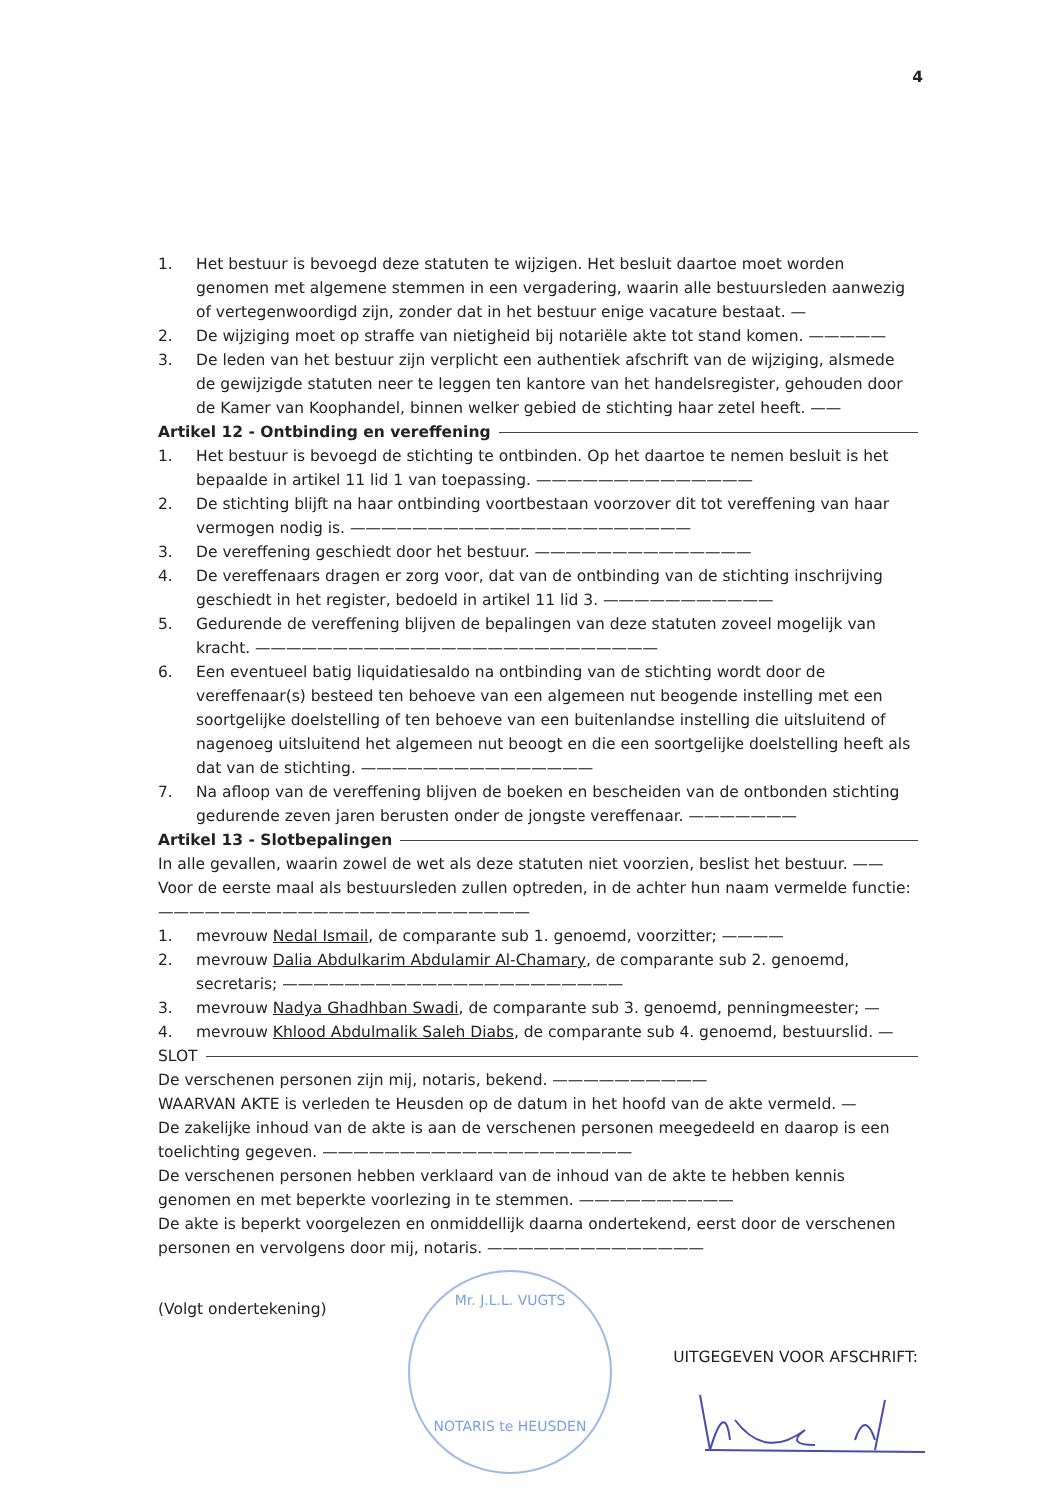4
1. Het bestuur is bevoegd deze statuten te wijzigen. Het besluit daartoe moet worden genomen met algemene stemmen in een vergadering, waarin alle bestuursleden aanwezig of vertegenwoordigd zijn, zonder dat in het bestuur enige vacature bestaat. —
2. De wijziging moet op straffe van nietigheid bij notariële akte tot stand komen. —————
3. De leden van het bestuur zijn verplicht een authentiek afschrift van de wijziging, alsmede de gewijzigde statuten neer te leggen ten kantore van het handelsregister, gehouden door de Kamer van Koophandel, binnen welker gebied de stichting haar zetel heeft. ——
Artikel 12 - Ontbinding en vereffening
1. Het bestuur is bevoegd de stichting te ontbinden. Op het daartoe te nemen besluit is het bepaalde in artikel 11 lid 1 van toepassing. ——————————————
2. De stichting blijft na haar ontbinding voortbestaan voorzover dit tot vereffening van haar vermogen nodig is. ——————————————————————
3. De vereffening geschiedt door het bestuur. ——————————————
4. De vereffenaars dragen er zorg voor, dat van de ontbinding van de stichting inschrijving geschiedt in het register, bedoeld in artikel 11 lid 3. ———————————
5. Gedurende de vereffening blijven de bepalingen van deze statuten zoveel mogelijk van kracht. ——————————————————————————
6. Een eventueel batig liquidatiesaldo na ontbinding van de stichting wordt door de vereffenaar(s) besteed ten behoeve van een algemeen nut beogende instelling met een soortgelijke doelstelling of ten behoeve van een buitenlandse instelling die uitsluitend of nagenoeg uitsluitend het algemeen nut beoogt en die een soortgelijke doelstelling heeft als dat van de stichting. ———————————————
7. Na afloop van de vereffening blijven de boeken en bescheiden van de ontbonden stichting gedurende zeven jaren berusten onder de jongste vereffenaar. ———————
Artikel 13 - Slotbepalingen
In alle gevallen, waarin zowel de wet als deze statuten niet voorzien, beslist het bestuur. ——
Voor de eerste maal als bestuursleden zullen optreden, in de achter hun naam vermelde functie: ————————————————————————
1. mevrouw Nedal Ismail, de comparante sub 1. genoemd, voorzitter; ————
2. mevrouw Dalia Abdulkarim Abdulamir Al-Chamary, de comparante sub 2. genoemd, secretaris; ——————————————————————
3. mevrouw Nadya Ghadhban Swadi, de comparante sub 3. genoemd, penningmeester; —
4. mevrouw Khlood Abdulmalik Saleh Diabs, de comparante sub 4. genoemd, bestuurslid. —
SLOT
De verschenen personen zijn mij, notaris, bekend. ——————————
WAARVAN AKTE is verleden te Heusden op de datum in het hoofd van de akte vermeld. —
De zakelijke inhoud van de akte is aan de verschenen personen meegedeeld en daarop is een toelichting gegeven. ————————————————————
De verschenen personen hebben verklaard van de inhoud van de akte te hebben kennis genomen en met beperkte voorlezing in te stemmen. ——————————
De akte is beperkt voorgelezen en onmiddellijk daarna ondertekend, eerst door de verschenen personen en vervolgens door mij, notaris. ——————————————
(Volgt ondertekening)
UITGEGEVEN VOOR AFSCHRIFT:
Mr. J.L.L. VUGTS
NOTARIS te HEUSDEN